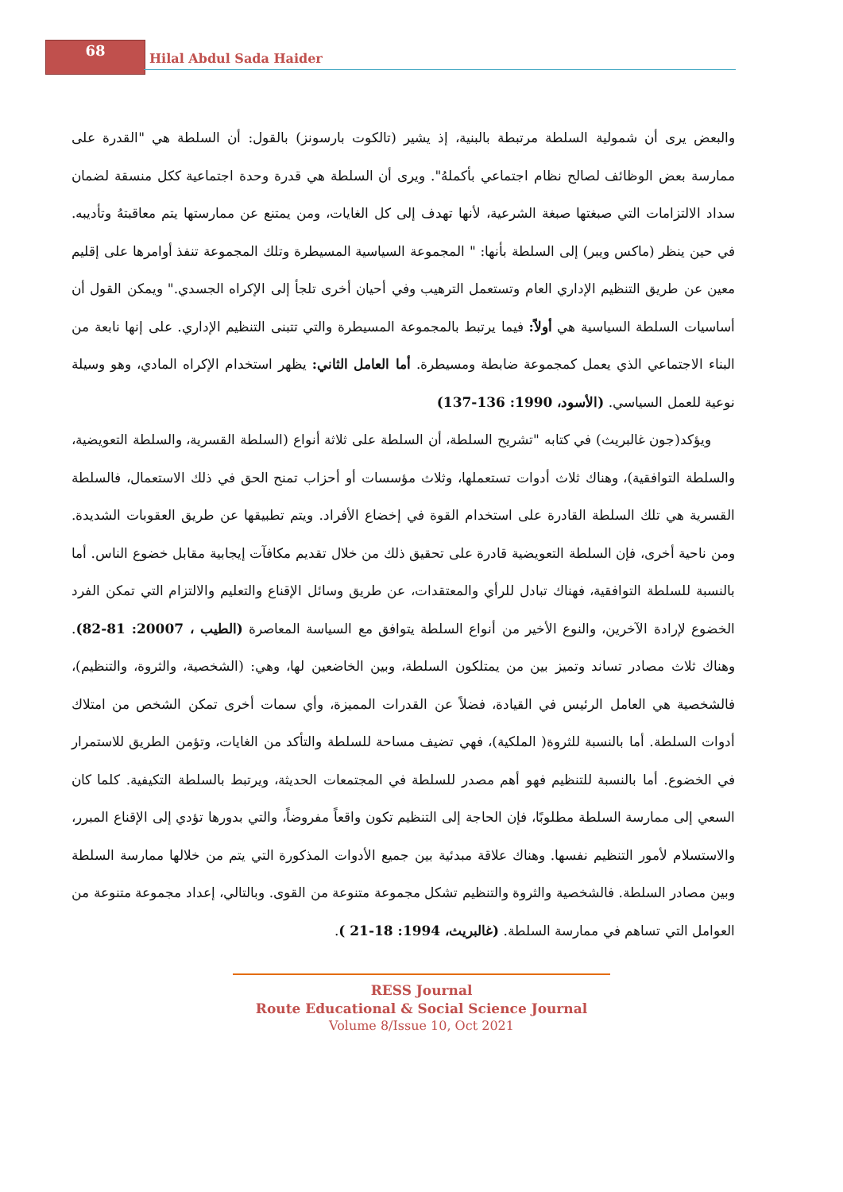68
Hilal Abdul Sada Haider
والبعض يرى أن شمولية السلطة مرتبطة بالبنية، إذ يشير (تالكوت بارسونز) بالقول: أن السلطة هي "القدرة على ممارسة بعض الوظائف لصالح نظام اجتماعي بأكملهُ". ويرى أن السلطة هي قدرة وحدة اجتماعية ككل منسقة لضمان سداد الالتزامات التي صبغتها صبغة الشرعية، لأنها تهدف إلى كل الغايات، ومن يمتنع عن ممارستها يتم معاقبتهُ وتأديبه. في حين ينظر (ماكس ويبر) إلى السلطة بأنها: " المجموعة السياسية المسيطرة وتلك المجموعة تنفذ أوامرها على إقليم معين عن طريق التنظيم الإداري العام وتستعمل الترهيب وفي أحيان أخرى تلجأ إلى الإكراه الجسدي." ويمكن القول أن أساسيات السلطة السياسية هي أولاً: فيما يرتبط بالمجموعة المسيطرة والتي تتبنى التنظيم الإداري. على إنها نابعة من البناء الاجتماعي الذي يعمل كمجموعة ضابطة ومسيطرة. أما العامل الثاني: يظهر استخدام الإكراه المادي، وهو وسيلة نوعية للعمل السياسي. (الأسود، 1990: 136-137)
ويؤكد(جون غالبريث) في كتابه "تشريح السلطة، أن السلطة على ثلاثة أنواع (السلطة القسرية، والسلطة التعويضية، والسلطة التوافقية)، وهناك ثلاث أدوات تستعملها، وثلاث مؤسسات أو أحزاب تمنح الحق في ذلك الاستعمال، فالسلطة القسرية هي تلك السلطة القادرة على استخدام القوة في إخضاع الأفراد. ويتم تطبيقها عن طريق العقوبات الشديدة. ومن ناحية أخرى، فإن السلطة التعويضية قادرة على تحقيق ذلك من خلال تقديم مكافآت إيجابية مقابل خضوع الناس. أما بالنسبة للسلطة التوافقية، فهناك تبادل للرأي والمعتقدات، عن طريق وسائل الإقناع والتعليم والالتزام التي تمكن الفرد الخضوع لإرادة الآخرين، والنوع الأخير من أنواع السلطة يتوافق مع السياسة المعاصرة (الطيب ، 20007: 81-82). وهناك ثلاث مصادر تساند وتميز بين من يمتلكون السلطة، وبين الخاضعين لها، وهي: (الشخصية، والثروة، والتنظيم)، فالشخصية هي العامل الرئيس في القيادة، فضلاً عن القدرات المميزة، وأي سمات أخرى تمكن الشخص من امتلاك أدوات السلطة. أما بالنسبة للثروة( الملكية)، فهي تضيف مساحة للسلطة والتأكد من الغايات، وتؤمن الطريق للاستمرار في الخضوع. أما بالنسبة للتنظيم فهو أهم مصدر للسلطة في المجتمعات الحديثة، ويرتبط بالسلطة التكيفية. كلما كان السعي إلى ممارسة السلطة مطلوبًا، فإن الحاجة إلى التنظيم تكون واقعاً مفروضاً، والتي بدورها تؤدي إلى الإقناع المبرر، والاستسلام لأمور التنظيم نفسها. وهناك علاقة مبدئية بين جميع الأدوات المذكورة التي يتم من خلالها ممارسة السلطة وبين مصادر السلطة. فالشخصية والثروة والتنظيم تشكل مجموعة متنوعة من القوى. وبالتالي، إعداد مجموعة متنوعة من العوامل التي تساهم في ممارسة السلطة. (غالبريث، 1994: 18-21 ).
RESS Journal
Route Educational & Social Science Journal
Volume 8/Issue 10, Oct 2021